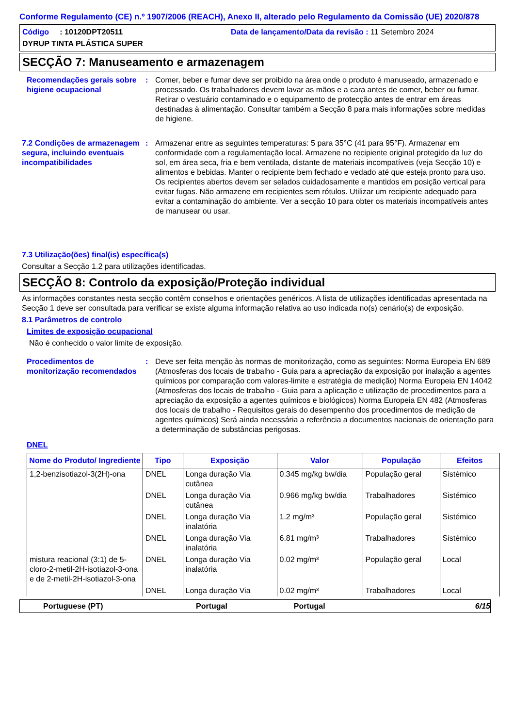Conforme Regulamento (CE) n.º 1907/2006 (REACH), Anexo II, alterado pelo Regulamento da Comissão (UE) 2020/878
Código : 10120DPT20511 Data de lançamento/Data da revisão : 11 Setembro 2024
DYRUP TINTA PLÁSTICA SUPER
SECÇÃO 7: Manuseamento e armazenagem
Recomendações gerais sobre higiene ocupacional
: Comer, beber e fumar deve ser proibido na área onde o produto é manuseado, armazenado e processado. Os trabalhadores devem lavar as mãos e a cara antes de comer, beber ou fumar. Retirar o vestuário contaminado e o equipamento de protecção antes de entrar em áreas destinadas à alimentação. Consultar também a Secção 8 para mais informações sobre medidas de higiene.
7.2 Condições de armazenagem segura, incluindo eventuais incompatibilidades
: Armazenar entre as seguintes temperaturas: 5 para 35°C (41 para 95°F). Armazenar em conformidade com a regulamentação local. Armazene no recipiente original protegido da luz do sol, em área seca, fria e bem ventilada, distante de materiais incompatíveis (veja Secção 10) e alimentos e bebidas. Manter o recipiente bem fechado e vedado até que esteja pronto para uso. Os recipientes abertos devem ser selados cuidadosamente e mantidos em posição vertical para evitar fugas. Não armazene em recipientes sem rótulos. Utilizar um recipiente adequado para evitar a contaminação do ambiente. Ver a secção 10 para obter os materiais incompatíveis antes de manusear ou usar.
7.3 Utilização(ões) final(is) específica(s)
Consultar a Secção 1.2 para utilizações identificadas.
SECÇÃO 8: Controlo da exposição/Proteção individual
As informações constantes nesta secção contêm conselhos e orientações genéricos. A lista de utilizações identificadas apresentada na Secção 1 deve ser consultada para verificar se existe alguma informação relativa ao uso indicada no(s) cenário(s) de exposição.
8.1 Parâmetros de controlo
Limites de exposição ocupacional
Não é conhecido o valor limite de exposição.
Procedimentos de monitorização recomendados
: Deve ser feita menção às normas de monitorização, como as seguintes: Norma Europeia EN 689 (Atmosferas dos locais de trabalho - Guia para a apreciação da exposição por inalação a agentes químicos por comparação com valores-limite e estratégia de medição) Norma Europeia EN 14042 (Atmosferas dos locais de trabalho - Guia para a aplicação e utilização de procedimentos para a apreciação da exposição a agentes químicos e biológicos) Norma Europeia EN 482 (Atmosferas dos locais de trabalho - Requisitos gerais do desempenho dos procedimentos de medição de agentes químicos) Será ainda necessária a referência a documentos nacionais de orientação para a determinação de substâncias perigosas.
DNEL
| Nome do Produto/ Ingrediente | Tipo | Exposição | Valor | População | Efeitos |
| --- | --- | --- | --- | --- | --- |
| 1,2-benzisotiazol-3(2H)-ona | DNEL | Longa duração Via cutânea | 0.345 mg/kg bw/dia | População geral | Sistémico |
| | DNEL | Longa duração Via cutânea | 0.966 mg/kg bw/dia | Trabalhadores | Sistémico |
| | DNEL | Longa duração Via inalatória | 1.2 mg/m³ | População geral | Sistémico |
| | DNEL | Longa duração Via inalatória | 6.81 mg/m³ | Trabalhadores | Sistémico |
| mistura reacional (3:1) de 5-cloro-2-metil-2H-isotiazol-3-ona e de 2-metil-2H-isotiazol-3-ona | DNEL | Longa duração Via inalatória | 0.02 mg/m³ | População geral | Local |
| | DNEL | Longa duração Via | 0.02 mg/m³ | Trabalhadores | Local |
Portuguese (PT) Portugal Portugal 6/15